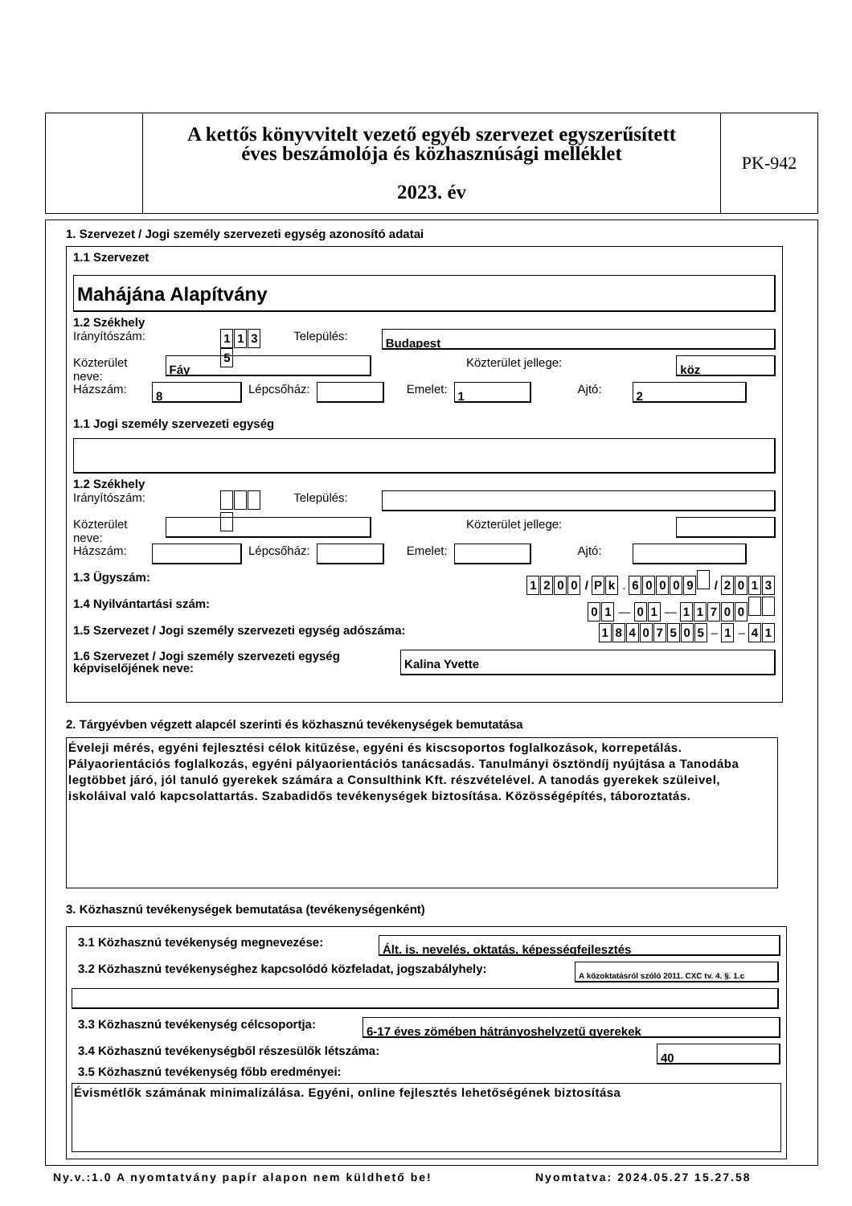A kettős könyvvitelt vezető egyéb szervezet egyszerűsített
éves beszámolója és közhasznúsági melléklet
2023. év
PK-942
1. Szervezet / Jogi személy szervezeti egység azonosító adatai
1.1 Szervezet
Mahájána Alapítvány
1.2 Székhely
Irányítószám: 1135 Település: Budapest
Közterület neve: Fáy Közterület jellege: köz
Házszám: 8 Lépcsőház: Emelet: 1 Ajtó: 2
1.1 Jogi személy szervezeti egység
1.2 Székhely
Irányítószám: Település:
Közterület neve: Közterület jellege:
Házszám: Lépcsőház: Emelet: Ajtó:
1.3 Ügyszám: 1200 / P k . 60009 / 2013
1.4 Nyilvántartási szám: 0 1 — 0 1 — 11700
1.5 Szervezet / Jogi személy szervezeti egység adószáma: 18407505 – 1 – 4 1
1.6 Szervezet / Jogi személy szervezeti egység képviselőjének neve: Kalina Yvette
2. Tárgyévben végzett alapcél szerinti és közhasznú tevékenységek bemutatása
Éveleji mérés, egyéni fejlesztési célok kitűzése, egyéni és kiscsoportos foglalkozások, korrepetálás. Pályaorientációs foglalkozás, egyéni pályaorientációs tanácsadás. Tanulmányi ösztöndíj nyújtása a Tanodába legtöbbet járó, jól tanuló gyerekek számára a Consulthink Kft. részvételével. A tanodás gyerekek szüleivel, iskoláival való kapcsolattartás. Szabadidős tevékenységek biztosítása. Közösségépítés, táboroztatás.
3. Közhasznú tevékenységek bemutatása (tevékenységenként)
3.1 Közhasznú tevékenység megnevezése: Ált. is. nevelés, oktatás, képességfejlesztés
3.2 Közhasznú tevékenységhez kapcsolódó közfeladat, jogszabályhely: A közoktatásról szóló 2011. CXC tv. 4. §. 1.c
3.3 Közhasznú tevékenység célcsoportja: 6-17 éves zömében hátrányoshelyzetű gyerekek
3.4 Közhasznú tevékenységből részesülők létszáma: 40
3.5 Közhasznú tevékenység főbb eredményei:
Évismétlők számának minimalizálása. Egyéni, online fejlesztés lehetőségének biztosítása
Ny.v.:1.0 A nyomtatvány papír alapon nem küldhető be!
Nyomtatva: 2024.05.27 15.27.58